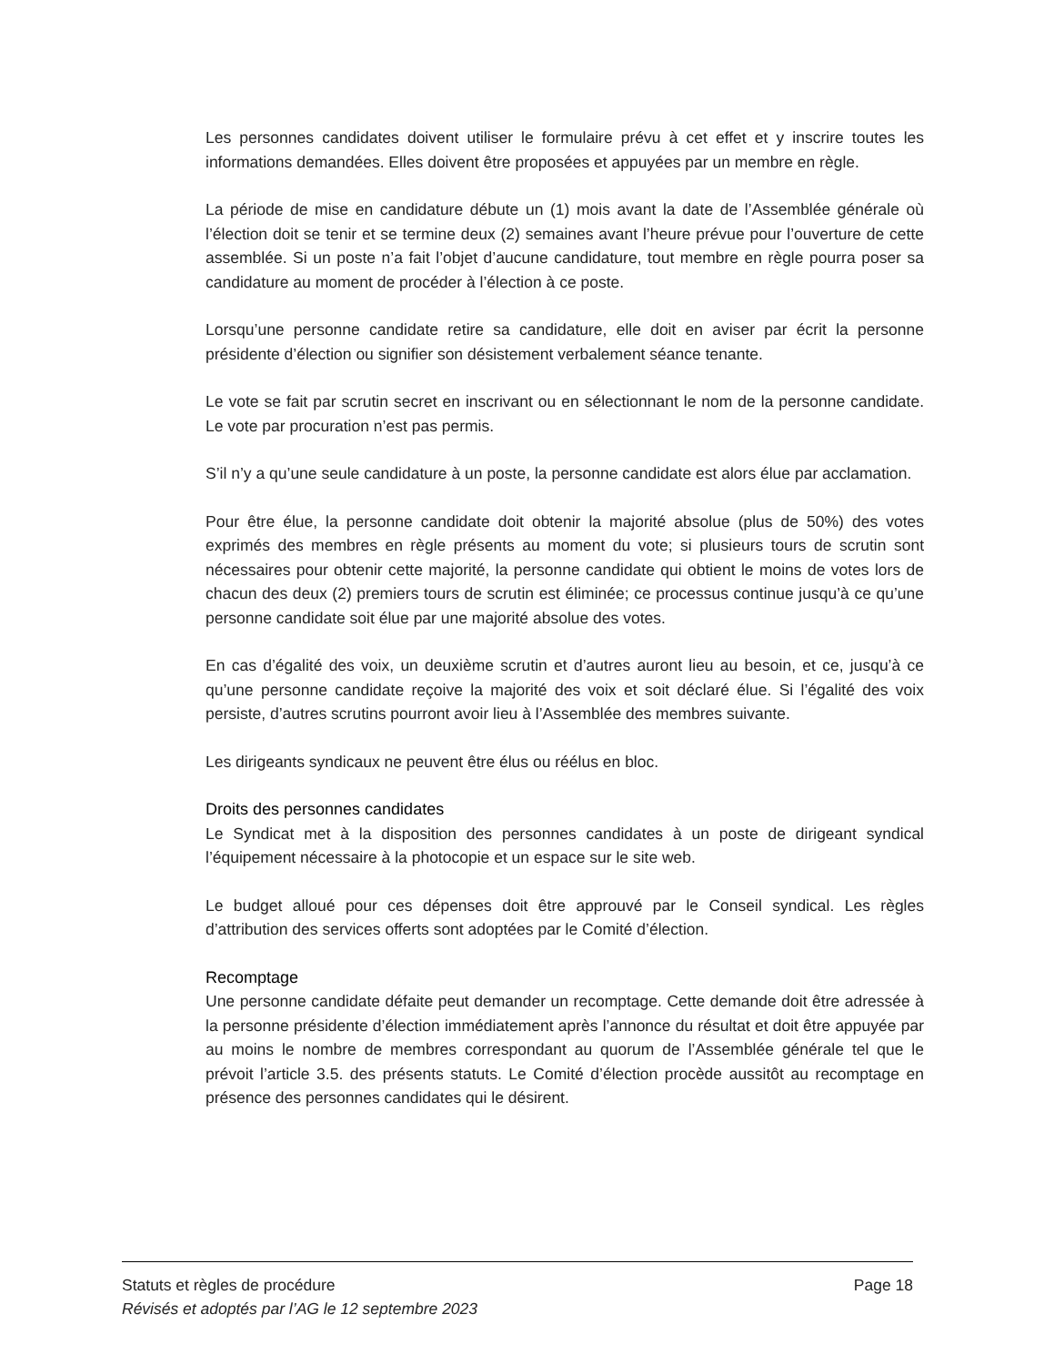Les personnes candidates doivent utiliser le formulaire prévu à cet effet et y inscrire toutes les informations demandées. Elles doivent être proposées et appuyées par un membre en règle.
La période de mise en candidature débute un (1) mois avant la date de l’Assemblée générale où l’élection doit se tenir et se termine deux (2) semaines avant l’heure prévue pour l’ouverture de cette assemblée. Si un poste n’a fait l’objet d’aucune candidature, tout membre en règle pourra poser sa candidature au moment de procéder à l’élection à ce poste.
Lorsqu’une personne candidate retire sa candidature, elle doit en aviser par écrit la personne présidente d’élection ou signifier son désistement verbalement séance tenante.
Le vote se fait par scrutin secret en inscrivant ou en sélectionnant le nom de la personne candidate. Le vote par procuration n’est pas permis.
S’il n’y a qu’une seule candidature à un poste, la personne candidate est alors élue par acclamation.
Pour être élue, la personne candidate doit obtenir la majorité absolue (plus de 50%) des votes exprimés des membres en règle présents au moment du vote; si plusieurs tours de scrutin sont nécessaires pour obtenir cette majorité, la personne candidate qui obtient le moins de votes lors de chacun des deux (2) premiers tours de scrutin est éliminée; ce processus continue jusqu’à ce qu’une personne candidate soit élue par une majorité absolue des votes.
En cas d’égalité des voix, un deuxième scrutin et d’autres auront lieu au besoin, et ce, jusqu’à ce qu’une personne candidate reçoive la majorité des voix et soit déclaré élue. Si l’égalité des voix persiste, d’autres scrutins pourront avoir lieu à l’Assemblée des membres suivante.
Les dirigeants syndicaux ne peuvent être élus ou réélus en bloc.
Droits des personnes candidates
Le Syndicat met à la disposition des personnes candidates à un poste de dirigeant syndical l’équipement nécessaire à la photocopie et un espace sur le site web.
Le budget alloué pour ces dépenses doit être approuvé par le Conseil syndical. Les règles d’attribution des services offerts sont adoptées par le Comité d’élection.
Recomptage
Une personne candidate défaite peut demander un recomptage. Cette demande doit être adressée à la personne présidente d’élection immédiatement après l’annonce du résultat et doit être appuyée par au moins le nombre de membres correspondant au quorum de l’Assemblée générale tel que le prévoit l’article 3.5. des présents statuts. Le Comité d’élection procède aussitôt au recomptage en présence des personnes candidates qui le désirent.
Statuts et règles de procédure Page 18
Révisés et adoptés par l’AG le 12 septembre 2023